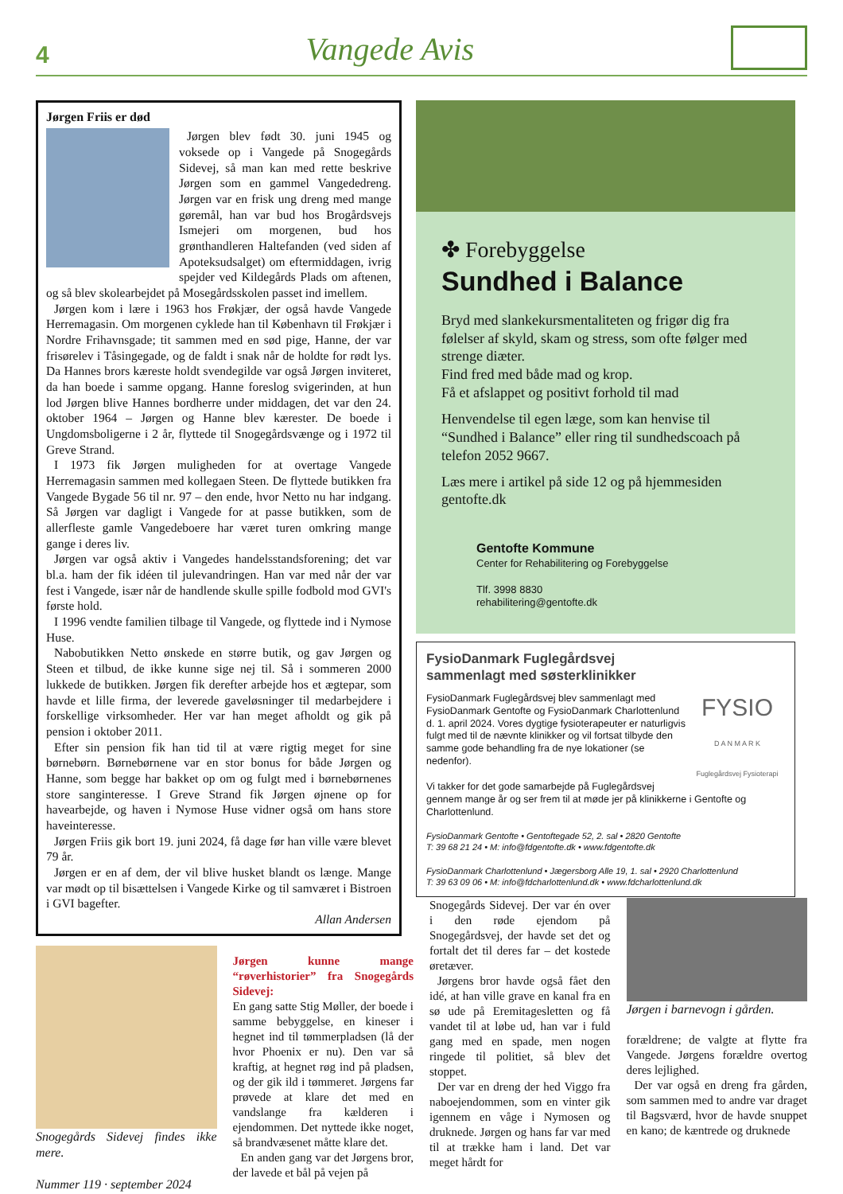4 Vangede Avis
Jørgen Friis er død
Jørgen blev født 30. juni 1945 og voksede op i Vangede på Snogegårds Sidevej, så man kan med rette beskrive Jørgen som en gammel Vangededreng. Jørgen var en frisk ung dreng med mange gøremål, han var bud hos Brogårdsvejs Ismejeri om morgenen, bud hos grønthandleren Haltefanden (ved siden af Apoteksudsalget) om eftermiddagen, ivrig spejder ved Kildegårds Plads om aftenen, og så blev skolearbejdet på Mosegårdsskolen passet ind imellem.
Jørgen kom i lære i 1963 hos Frøkjær, der også havde Vangede Herremagasin. Om morgenen cyklede han til København til Frøkjær i Nordre Frihavnsgade; tit sammen med en sød pige, Hanne, der var frisørelev i Tåsingegade, og de faldt i snak når de holdte for rødt lys. Da Hannes brors kæreste holdt svendegilde var også Jørgen inviteret, da han boede i samme opgang. Hanne foreslog svigerinden, at hun lod Jørgen blive Hannes bordherre under middagen, det var den 24. oktober 1964 – Jørgen og Hanne blev kærester. De boede i Ungdomsboligerne i 2 år, flyttede til Snogegårdsvænge og i 1972 til Greve Strand.
I 1973 fik Jørgen muligheden for at overtage Vangede Herremagasin sammen med kollegaen Steen. De flyttede butikken fra Vangede Bygade 56 til nr. 97 – den ende, hvor Netto nu har indgang. Så Jørgen var dagligt i Vangede for at passe butikken, som de allerfleste gamle Vangedeboere har været turen omkring mange gange i deres liv.
Jørgen var også aktiv i Vangedes handelsstandsforening; det var bl.a. ham der fik idéen til julevandringen. Han var med når der var fest i Vangede, især når de handlende skulle spille fodbold mod GVI's første hold.
I 1996 vendte familien tilbage til Vangede, og flyttede ind i Nymose Huse.
Nabobutikken Netto ønskede en større butik, og gav Jørgen og Steen et tilbud, de ikke kunne sige nej til. Så i sommeren 2000 lukkede de butikken. Jørgen fik derefter arbejde hos et ægtepar, som havde et lille firma, der leverede gaveløsninger til medarbejdere i forskellige virksomheder. Her var han meget afholdt og gik på pension i oktober 2011.
Efter sin pension fik han tid til at være rigtig meget for sine børnebørn. Børnebørnene var en stor bonus for både Jørgen og Hanne, som begge har bakket op om og fulgt med i børnebørnenes store sanginteresse. I Greve Strand fik Jørgen øjnene op for havearbejde, og haven i Nymose Huse vidner også om hans store haveinteresse.
Jørgen Friis gik bort 19. juni 2024, få dage før han ville være blevet 79 år.
Jørgen er en af dem, der vil blive husket blandt os længe. Mange var mødt op til bisættelsen i Vangede Kirke og til samværet i Bistroen i GVI bagefter.
Allan Andersen
✤ Forebyggelse
Sundhed i Balance
Bryd med slankekursmentaliteten og frigør dig fra følelser af skyld, skam og stress, som ofte følger med strenge diæter.
Find fred med både mad og krop.
Få et afslappet og positivt forhold til mad
Henvendelse til egen læge, som kan henvise til “Sundhed i Balance” eller ring til sundhedscoach på telefon 2052 9667.
Læs mere i artikel på side 12 og på hjemmesiden gentofte.dk
Gentofte Kommune
Center for Rehabilitering og Forebyggelse
Tlf. 3998 8830
rehabilitering@gentofte.dk
FysioDanmark Fuglegårdsvej
sammenlagt med søsterklinikker
FYSIO
D A N M A R K
Fuglegårdsvej Fysioterapi
FysioDanmark Fuglegårdsvej blev sammenlagt med FysioDanmark Gentofte og FysioDanmark Charlottenlund d. 1. april 2024. Vores dygtige fysioterapeuter er naturligvis fulgt med til de nævnte klinikker og vil fortsat tilbyde den samme gode behandling fra de nye lokationer (se nedenfor).
Vi takker for det gode samarbejde på Fuglegårdsvej gennem mange år og ser frem til at møde jer på klinikkerne i Gentofte og Charlottenlund.
FysioDanmark Gentofte • Gentoftegade 52, 2. sal • 2820 Gentofte
T: 39 68 21 24 • M: info@fdgentofte.dk • www.fdgentofte.dk
FysioDanmark Charlottenlund • Jægersborg Alle 19, 1. sal • 2920 Charlottenlund
T: 39 63 09 06 • M: info@fdcharlottenlund.dk • www.fdcharlottenlund.dk
Snogegårds Sidevej findes ikke mere.
Nummer 119 · september 2024
Jørgen kunne mange “røverhistorier” fra Snogegårds Sidevej:
En gang satte Stig Møller, der boede i samme bebyggelse, en kineser i hegnet ind til tømmerpladsen (lå der hvor Phoenix er nu). Den var så kraftig, at hegnet røg ind på pladsen, og der gik ild i tømmeret. Jørgens far prøvede at klare det med en vandslange fra kælderen i ejendommen. Det nyttede ikke noget, så brandvæsenet måtte klare det.
En anden gang var det Jørgens bror, der lavede et bål på vejen på
Snogegårds Sidevej. Der var én over i den røde ejendom på Snogegårdsvej, der havde set det og fortalt det til deres far – det kostede øretæver.
Jørgens bror havde også fået den idé, at han ville grave en kanal fra en sø ude på Eremitagesletten og få vandet til at løbe ud, han var i fuld gang med en spade, men nogen ringede til politiet, så blev det stoppet.
Der var en dreng der hed Viggo fra naboejendommen, som en vinter gik igennem en våge i Nymosen og druknede. Jørgen og hans far var med til at trække ham i land. Det var meget hårdt for
Jørgen i barnevogn i gården.
forældrene; de valgte at flytte fra Vangede. Jørgens forældre overtog deres lejlighed.
Der var også en dreng fra gården, som sammen med to andre var draget til Bagsværd, hvor de havde snuppet en kano; de kæntrede og druknede